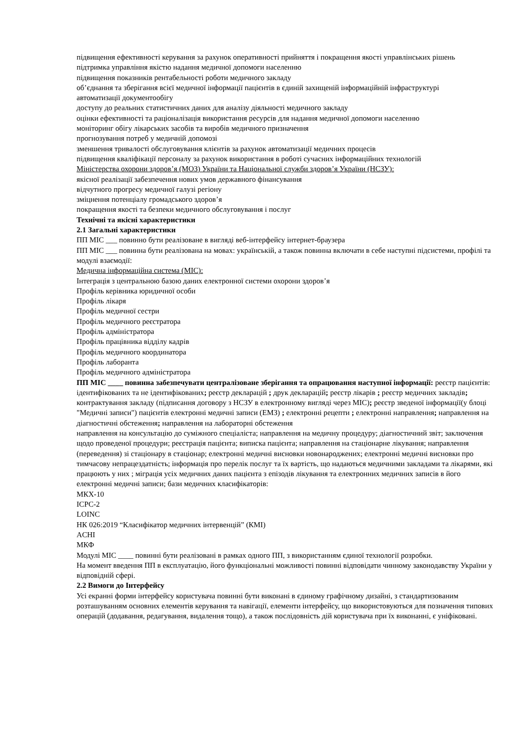підвищення ефективності керування за рахунок оперативності прийняття і покращення якості управлінських рішень
підтримка управління якістю надання медичної допомоги населенню
підвищення показників рентабельності роботи медичного закладу
об’єднання та зберігання всієї медичної інформації пацієнтів в єдиній захищеній інформаційній інфраструктурі
автоматизації документообігу
доступу до реальних статистичних даних для аналізу діяльності медичного закладу
оцінки ефективності та раціоналізація використання ресурсів для надання медичної допомоги населенню
моніторинг обігу лікарських засобів та виробів медичного призначення
прогнозування потреб у медичній допомозі
зменшення тривалості обслуговування клієнтів за рахунок автоматизації медичних процесів
підвищення кваліфікації персоналу за рахунок використання в роботі сучасних інформаційних технологій
Міністерства охорони здоров’я (МОЗ) України та Національної служби здоров’я України (НСЗУ):
якісної реалізації забезпечення нових умов державного фінансування
відчутного прогресу медичної галузі регіону
зміцнення потенціалу громадського здоров’я
покращення якості та безпеки медичного обслуговування і послуг
Технічні та якісні характеристики
2.1 Загальні характеристики
ПП МІС ___ повинно бути реалізоване в вигляді веб-інтерфейсу інтернет-браузера
ПП МІС ___ повинна бути реалізована на мовах: українській, а також повинна включати в себе наступні підсистеми, профілі та модулі взаємодії:
Медична інформаційна система (МІС):
Інтеграція з центральною базою даних електронної системи охорони здоров’я
Профіль керівника юридичної особи
Профіль лікаря
Профіль медичної сестри
Профіль медичного реєстратора
Профіль адміністратора
Профіль працівника відділу кадрів
Профіль медичного координатора
Профіль лаборанта
Профіль медичного адміністратора
ПП МІС ____ повинна забезпечувати централізоване зберігання та опрацювання наступної інформації: реєстр пацієнтів: ідентифікованих та не ідентифікованих; реєстр декларацій ; друк декларацій; реєстр лікарів ; реєстр медичних закладів; контрактування закладу (підписання договору з НСЗУ в електронному вигляді через МІС); реєстр зведеної інформації(у блоці "Медичні записи") пацієнтів електронні медичні записи (ЕМЗ) ; електронні рецепти ; електронні направлення; направлення на діагностичні обстеження; направлення на лабораторні обстеження
направлення на консультацію до суміжного спеціаліста; направлення на медичну процедуру; діагностичний звіт; заключення щодо проведеної процедури; реєстрація пацієнта; виписка пацієнта; направлення на стаціонарне лікування; направлення (переведення) зі стаціонару в стаціонар; електронні медичні висновки новонароджених; електронні медичні висновки про тимчасову непрацездатність; інформація про перелік послуг та їх вартість, що надаються медичними закладами та лікарями, які працюють у них ; міграція усіх медичних даних пацієнта з епізодів лікування та електронних медичних записів в його електронні медичні записи; бази медичних класифікаторів:
МКХ-10
ICPC-2
LOINC
НК 026:2019 “Класифікатор медичних інтервенцій” (КМІ)
ACHI
МКФ
Модулі МІС ____ повинні бути реалізовані в рамках одного ПП, з використанням єдиної технології розробки.
На момент введення ПП в експлуатацію, його функціональні можливості повинні відповідати чинному законодавству України у відповідній сфері.
2.2 Вимоги до Інтерфейсу
Усі екранні форми інтерфейсу користувача повинні бути виконані в єдиному графічному дизайні, з стандартизованим розташуванням основних елементів керування та навігації, елементи інтерфейсу, що використовуються для позначення типових операцій (додавання, редагування, видалення тощо), а також послідовність дій користувача при їх виконанні, є уніфіковані.